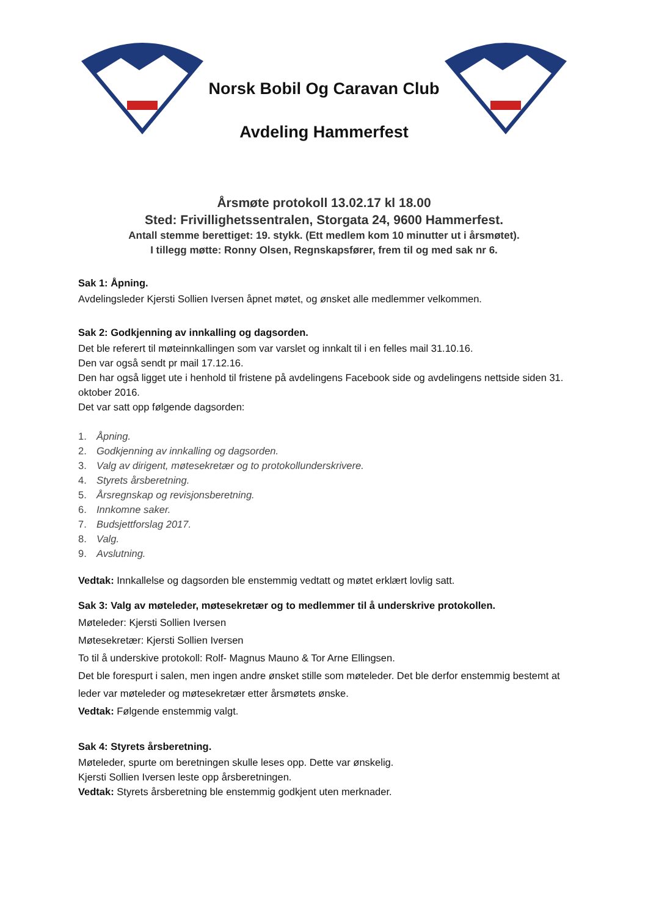Norsk Bobil Og Caravan Club
Avdeling Hammerfest
Årsmøte protokoll 13.02.17 kl 18.00
Sted: Frivillighetssentralen, Storgata 24, 9600 Hammerfest.
Antall stemme berettiget: 19. stykk. (Ett medlem kom 10 minutter ut i årsmøtet).
I tillegg møtte: Ronny Olsen, Regnskapsfører, frem til og med sak nr 6.
Sak 1: Åpning.
Avdelingsleder Kjersti Sollien Iversen åpnet møtet, og ønsket alle medlemmer velkommen.
Sak 2: Godkjenning av innkalling og dagsorden.
Det ble referert til møteinnkallingen som var varslet og innkalt til i en felles mail 31.10.16.
Den var også sendt pr mail 17.12.16.
Den har også ligget ute i henhold til fristene på avdelingens Facebook side og avdelingens nettside siden 31. oktober 2016.
Det var satt opp følgende dagsorden:
1. Åpning.
2. Godkjenning av innkalling og dagsorden.
3. Valg av dirigent, møtesekretær og to protokollunderskrivere.
4. Styrets årsberetning.
5. Årsregnskap og revisjonsberetning.
6. Innkomne saker.
7. Budsjettforslag 2017.
8. Valg.
9. Avslutning.
Vedtak: Innkallelse og dagsorden ble enstemmig vedtatt og møtet erklært lovlig satt.
Sak 3: Valg av møteleder, møtesekretær og to medlemmer til å underskrive protokollen.
Møteleder: Kjersti Sollien Iversen
Møtesekretær: Kjersti Sollien Iversen
To til å underskive protokoll: Rolf- Magnus Mauno & Tor Arne Ellingsen.
Det ble forespurt i salen, men ingen andre ønsket stille som møteleder. Det ble derfor enstemmig bestemt at leder var møteleder og møtesekretær etter årsmøtets ønske.
Vedtak: Følgende enstemmig valgt.
Sak 4: Styrets årsberetning.
Møteleder, spurte om beretningen skulle leses opp. Dette var ønskelig.
Kjersti Sollien Iversen leste opp årsberetningen.
Vedtak: Styrets årsberetning ble enstemmig godkjent uten merknader.